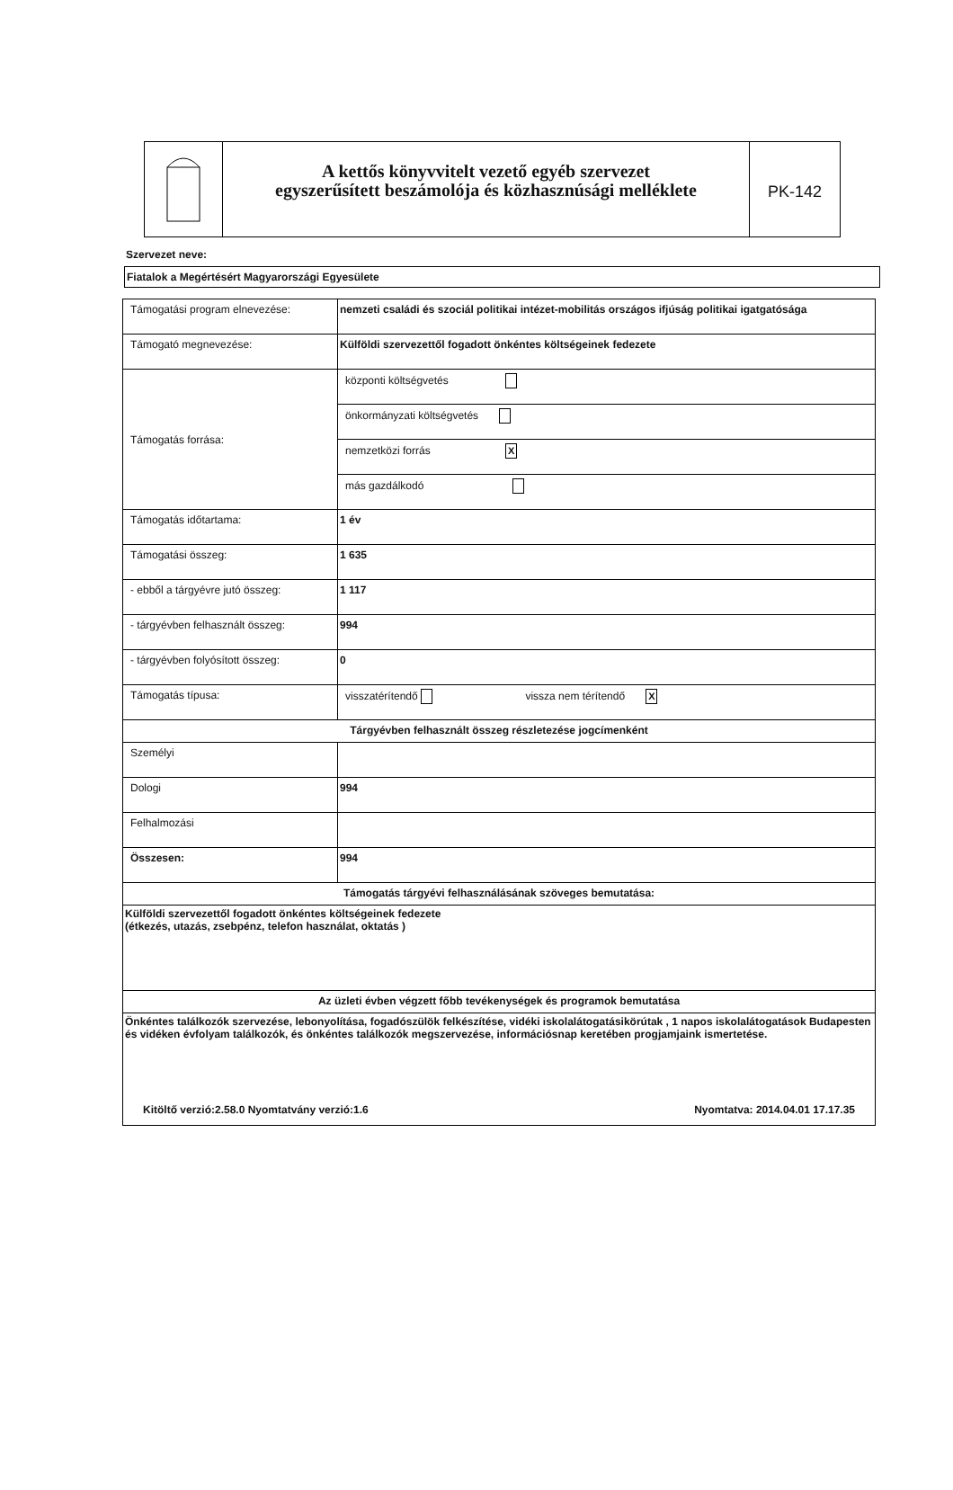A kettős könyvvitelt vezető egyéb szervezet
egyszerűsített beszámolója és közhasznúsági melléklete
PK-142
Szervezet neve:
Fiatalok a Megértésért Magyarországi Egyesülete
| Támogatási program elnevezése: | nemzeti családi és szociál politikai intézet-mobilitás országos ifjúság politikai igatgatósága |
| Támogató megnevezése: | Külföldi szervezettől fogadott önkéntes költségeinek fedezete |
| Támogatás forrása: | központi költségvetés |
| | önkormányzati költségvetés |
| | nemzetközi forrás X |
| | más gazdálkodó |
| Támogatás időtartama: | 1 év |
| Támogatási összeg: | 1 635 |
| - ebből a tárgyévre jutó összeg: | 1 117 |
| - tárgyévben felhasznált összeg: | 994 |
| - tárgyévben folyósított összeg: | 0 |
| Támogatás típusa: | visszatérítendő vissza nem térítendő X |
| Tárgyévben felhasznált összeg részletezése jogcímenként | |
| Személyi | |
| Dologi | 994 |
| Felhalmozási | |
| Összesen: | 994 |
| Támogatás tárgyévi felhasználásának szöveges bemutatása: | |
| Külföldi szervezettől fogadott önkéntes költségeinek fedezete (étkezés, utazás, zsebpénz, telefon használat, oktatás ) | |
| Az üzleti évben végzett főbb tevékenységek és programok bemutatása | |
| Önkéntes találkozók szervezése, lebonyolítása, fogadószülök felkészítése, vidéki iskolalátogatásikörútak , 1 napos iskolalátogatások Budapesten és vidéken évfolyam találkozók, és önkéntes találkozók megszervezése, információsnap keretében progjamjaink ismertetése. Kitöltő verzió:2.58.0 Nyomtatvány verzió:1.6 Nyomtatva: 2014.04.01 17.17.35 | |